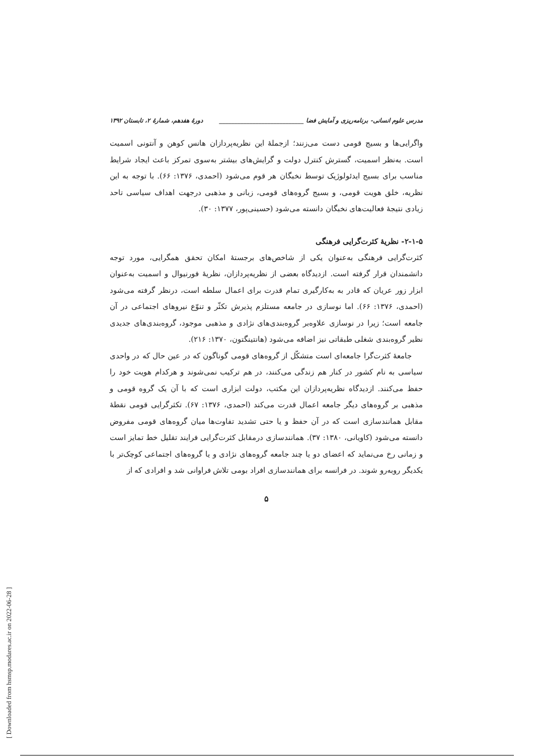مدرس علوم انسانی- برنامه‌ریزی و آمایش فضا ____________________________ دورهٔ هفدهم، شمارهٔ ۲، تابستان ۱۳۹۲
واگرایی‌ها و بسیج قومی دست می‌زنند؛ ازجملهٔ این نظریه‌پردازان هانس کوهن و آنتونی اسمیت است. به‌نظر اسمیت، گسترش کنترل دولت و گرایش‌های بیشتر به‌سوی تمرکز باعث ایجاد شرایط مناسب برای بسیج ایدئولوژیک توسط نخبگان هر قوم می‌شود (احمدی، ۱۳۷۶: ۶۶). با توجه به این نظریه، خلق هویت قومی، و بسیج گروه‌های قومی، زبانی و مذهبی درجهت اهداف سیاسی تاحد زیادی نتیجهٔ فعالیت‌های نخبگان دانسته می‌شود (حسینی‌پور، ۱۳۷۷: ۳۰).
۲-۱-۵- نظریهٔ کثرت‌گرایی فرهنگی
کثرت‌گرایی فرهنگی به‌عنوان یکی از شاخص‌های برجستهٔ امکان تحقق همگرایی، مورد توجه دانشمندان قرار گرفته است. ازدیدگاه بعضی از نظریه‌پردازان، نظریهٔ فورنیوال و اسمیت به‌عنوان ابزار زور عریان که قادر به به‌کارگیری تمام قدرت برای اعمال سلطه است، درنظر گرفته می‌شود (احمدی، ۱۳۷۶: ۶۶). اما نوسازی در جامعه مستلزم پذیرش تکثّر و تنوّع نیروهای اجتماعی در آن جامعه است؛ زیرا در نوسازی علاوه‌بر گروه‌بندی‌های نژادی و مذهبی موجود، گروه‌بندی‌های جدیدی نظیر گروه‌بندی شغلی طبقاتی نیز اضافه می‌شود (هانتینگتون، ۱۳۷۰: ۲۱۶).
جامعهٔ کثرت‌گرا جامعه‌ای است متشکّل از گروه‌های قومی گوناگون که در عین حال که در واحدی سیاسی به نام کشور در کنار هم زندگی می‌کنند، در هم ترکیب نمی‌شوند و هرکدام هویت خود را حفظ می‌کنند. ازدیدگاه نظریه‌پردازان این مکتب، دولت ابزاری است که با آن یک گروه قومی و مذهبی بر گروه‌های دیگر جامعه اعمال قدرت می‌کند (احمدی، ۱۳۷۶: ۶۷). تکثرگرایی قومی نقطهٔ مقابل همانندسازی است که در آن حفظ و یا حتی تشدید تفاوت‌ها میان گروه‌های قومی مفروض دانسته می‌شود (کاویانی، ۱۳۸۰: ۳۷). همانندسازی درمقابل کثرت‌گرایی فرایند تقلیل خط تمایز است و زمانی رخ می‌نماید که اعضای دو یا چند جامعه گروه‌های نژادی و یا گروه‌های اجتماعی کوچک‌تر با یکدیگر روبه‌رو شوند. در فرانسه برای همانندسازی افراد بومی تلاش فراوانی شد و افرادی که از
۵
[ Downloaded from hsmsp.modares.ac.ir on 2022-06-28 ]